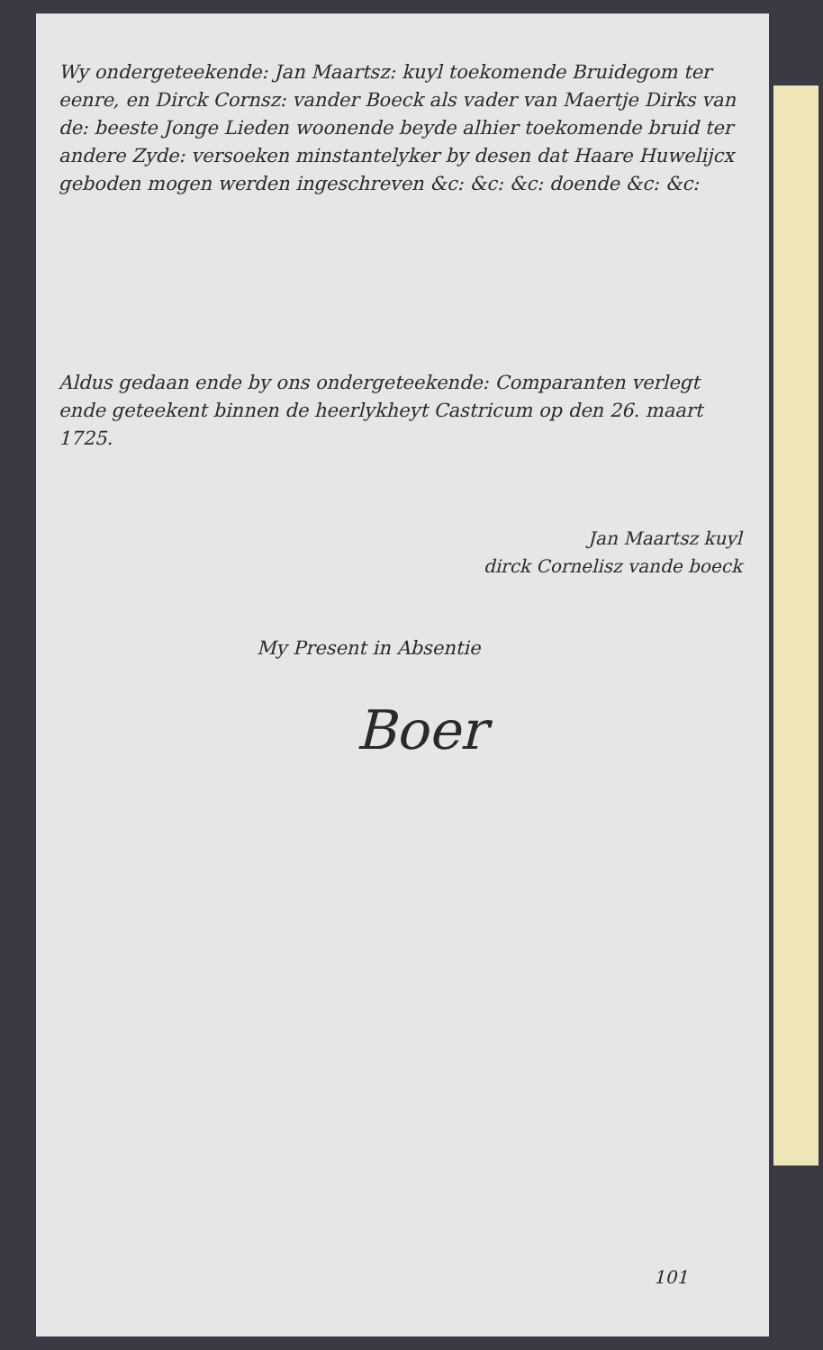Wy ondergeteekende: Jan Maartsz: kuyl toekomende Bruidegom ter eenre, en Dirck Cornsz: vander Boeck als vader van Maertje Dirks van de: beeste Jonge Lieden woonende beyde alhier toekomende bruid ter andere Zyde: versoeken minstantelyker by desen dat Haare Huwelijcx geboden mogen werden ingeschreven &c: &c: &c: doende &c: &c:
Aldus gedaan ende by ons ondergeteekende: Comparanten verlegt ende geteekent binnen de heerlykheyt Castricum op den 26. maart 1725.
Jan Maartsz kuyl
dirck Cornelisz vande boeck
My Present in Absentie
Boer
101